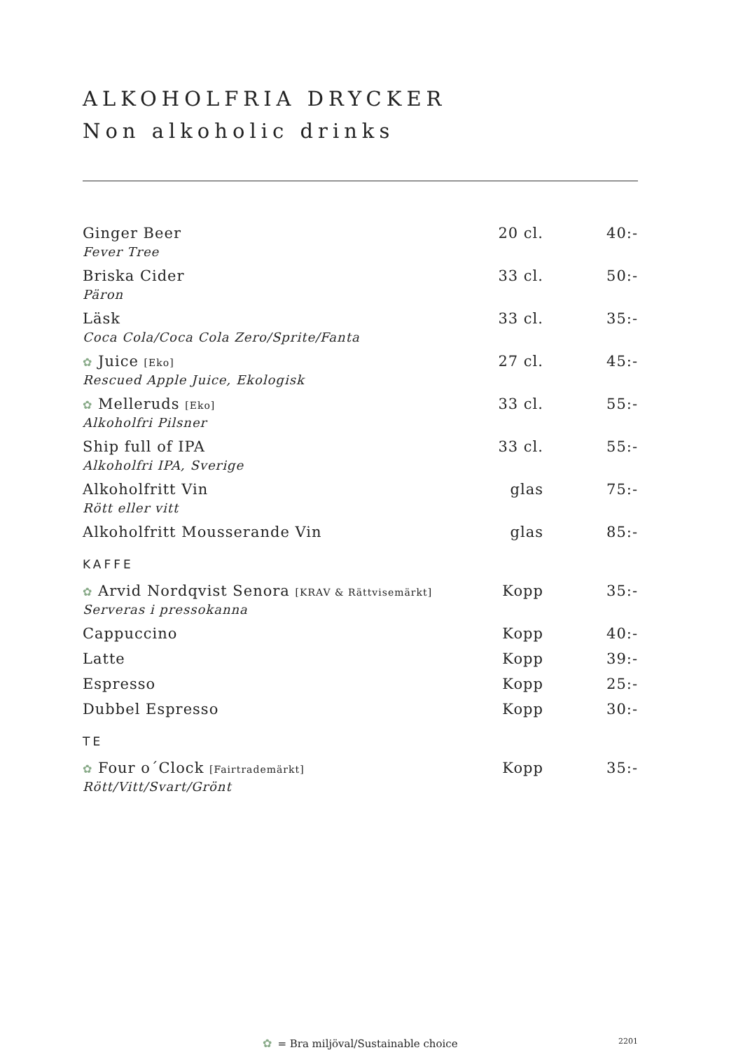ALKOHOLFRIA DRYCKER
Non alkoholic drinks
| Ginger Beer Fever Tree | 20 cl. | 40:- |
| Briska Cider Päron | 33 cl. | 50:- |
| Läsk Coca Cola/Coca Cola Zero/Sprite/Fanta | 33 cl. | 35:- |
| ✿ Juice [Eko] Rescued Apple Juice, Ekologisk | 27 cl. | 45:- |
| ✿ Melleruds [Eko] Alkoholfri Pilsner | 33 cl. | 55:- |
| Ship full of IPA Alkoholfri IPA, Sverige | 33 cl. | 55:- |
| Alkoholfritt Vin Rött eller vitt | glas | 75:- |
| Alkoholfritt Mousserande Vin | glas | 85:- |
| KAFFE | | |
| ✿ Arvid Nordqvist Senora [KRAV & Rättvisemärkt] Serveras i pressokanna | Kopp | 35:- |
| Cappuccino | Kopp | 40:- |
| Latte | Kopp | 39:- |
| Espresso | Kopp | 25:- |
| Dubbel Espresso | Kopp | 30:- |
| TE | | |
| ✿ Four o´Clock [Fairtrademärkt] Rött/Vitt/Svart/Grönt | Kopp | 35:- |
✿ = Bra miljöval/Sustainable choice
2201